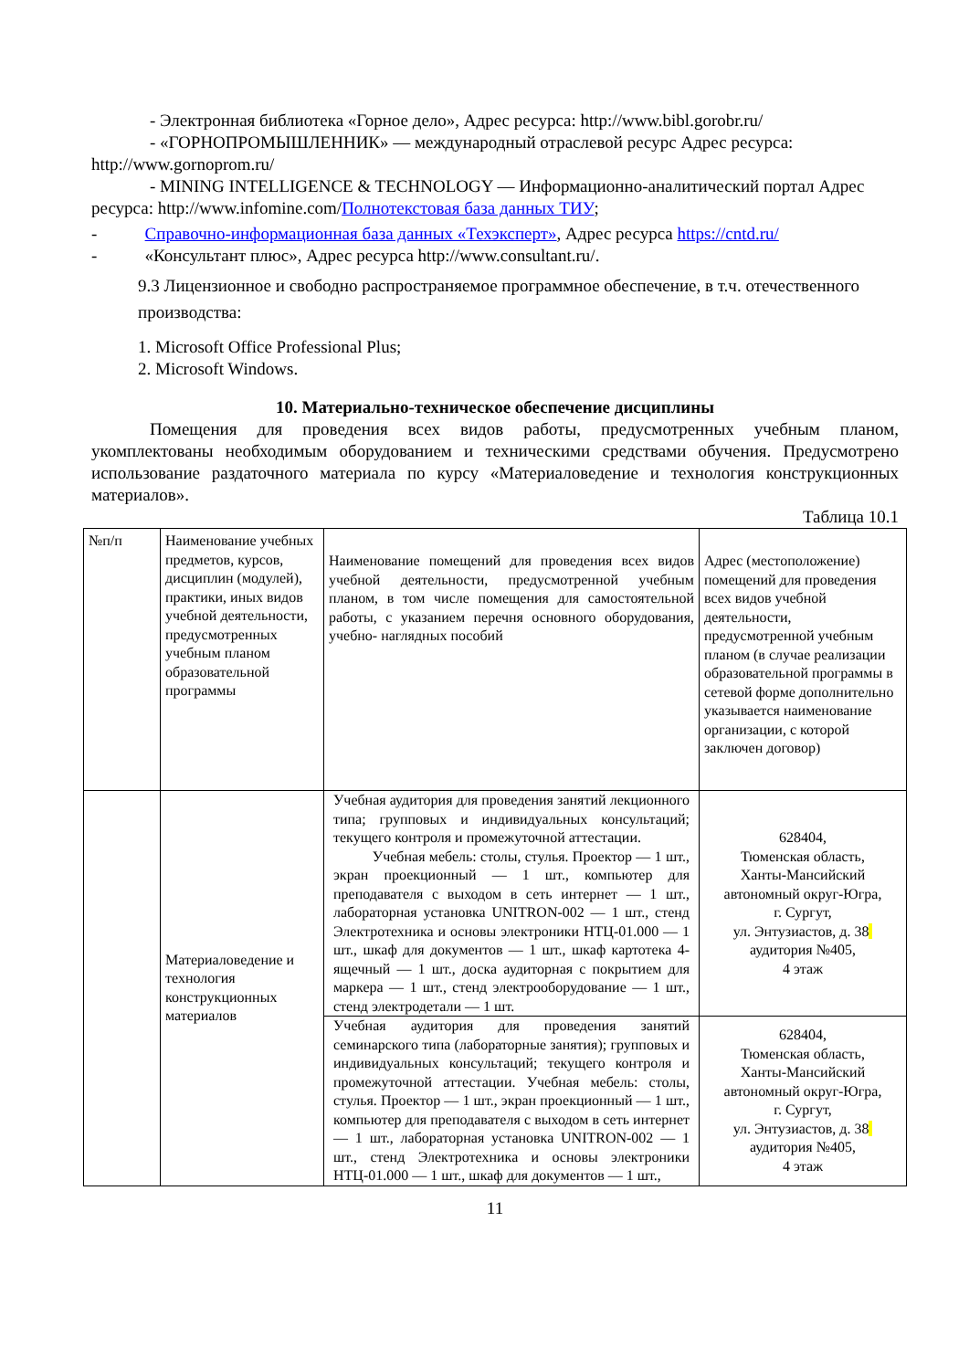- Электронная библиотека «Горное дело», Адрес ресурса: http://www.bibl.gorobr.ru/
- «ГОРНОПРОМЫШЛЕННИК» — международный отраслевой ресурс Адрес ресурса: http://www.gornoprom.ru/
- MINING INTELLIGENCE & TECHNOLOGY — Информационно-аналитический портал Адрес ресурса: http://www.infomine.com/Полнотекстовая база данных ТИУ;
- Справочно-информационная база данных «Техэксперт», Адрес ресурса https://cntd.ru/
- «Консультант плюс», Адрес ресурса http://www.consultant.ru/.
9.3 Лицензионное и свободно распространяемое программное обеспечение, в т.ч. отечественного производства:
1. Microsoft Office Professional Plus;
2. Microsoft Windows.
10. Материально-техническое обеспечение дисциплины
Помещения для проведения всех видов работы, предусмотренных учебным планом, укомплектованы необходимым оборудованием и техническими средствами обучения. Предусмотрено использование раздаточного материала по курсу «Материаловедение и технология конструкционных материалов».
Таблица 10.1
| №п/п | Наименование учебных предметов, курсов, дисциплин (модулей), практики, иных видов учебной деятельности, предусмотренных учебным планом образовательной программы | Наименование помещений для проведения всех видов учебной деятельности, предусмотренной учебным планом, в том числе помещения для самостоятельной работы, с указанием перечня основного оборудования, учебно- наглядных пособий | Адрес (местоположение) помещений для проведения всех видов учебной деятельности, предусмотренной учебным планом (в случае реализации образовательной программы в сетевой форме дополнительно указывается наименование организации, с которой заключен договор) |
| | Материаловедение и технология конструкционных материалов | Учебная аудитория для проведения занятий лекционного типа; групповых и индивидуальных консультаций; текущего контроля и промежуточной аттестации. Учебная мебель: столы, стулья. Проектор — 1 шт., экран проекционный — 1 шт., компьютер для преподавателя с выходом в сеть интернет — 1 шт., лабораторная установка UNITRON-002 — 1 шт., стенд Электротехника и основы электроники НТЦ-01.000 — 1 шт., шкаф для документов — 1 шт., шкаф картотека 4-ящечный — 1 шт., доска аудиторная с покрытием для маркера — 1 шт., стенд электрооборудование — 1 шт., стенд электродетали — 1 шт. | 628404, Тюменская область, Ханты-Мансийский автономный округ-Югра, г. Сургут, ул. Энтузиастов, д. 38 аудитория №405, 4 этаж |
| | | Учебная аудитория для проведения занятий семинарского типа (лабораторные занятия); групповых и индивидуальных консультаций; текущего контроля и промежуточной аттестации. Учебная мебель: столы, стулья. Проектор — 1 шт., экран проекционный — 1 шт., компьютер для преподавателя с выходом в сеть интернет — 1 шт., лабораторная установка UNITRON-002 — 1 шт., стенд Электротехника и основы электроники НТЦ-01.000 — 1 шт., шкаф для документов — 1 шт., | 628404, Тюменская область, Ханты-Мансийский автономный округ-Югра, г. Сургут, ул. Энтузиастов, д. 38 аудитория №405, 4 этаж |
11